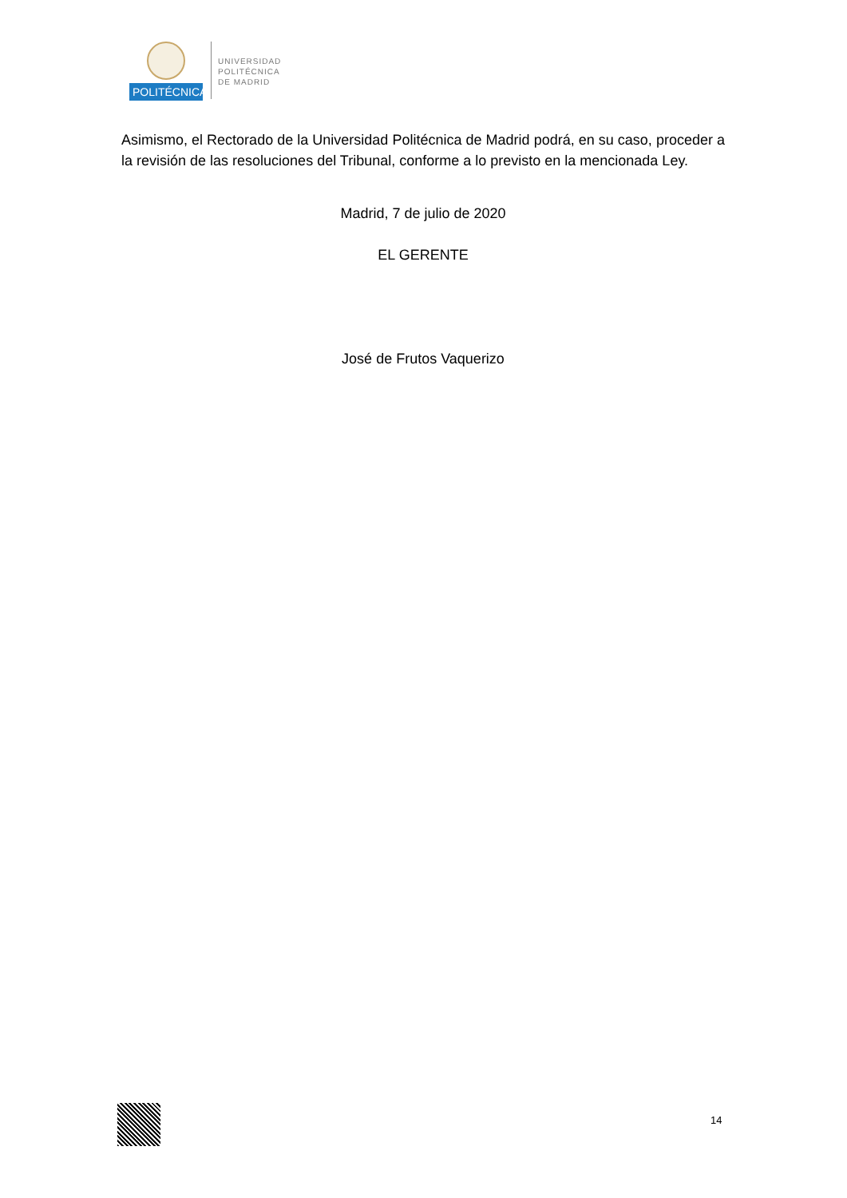POLITÉCNICA
UNIVERSIDAD
POLITÉCNICA
DE MADRID
Asimismo, el Rectorado de la Universidad Politécnica de Madrid podrá, en su caso, proceder a la revisión de las resoluciones del Tribunal, conforme a lo previsto en la mencionada Ley.
Madrid, 7 de julio de 2020
EL GERENTE
José de Frutos Vaquerizo
14